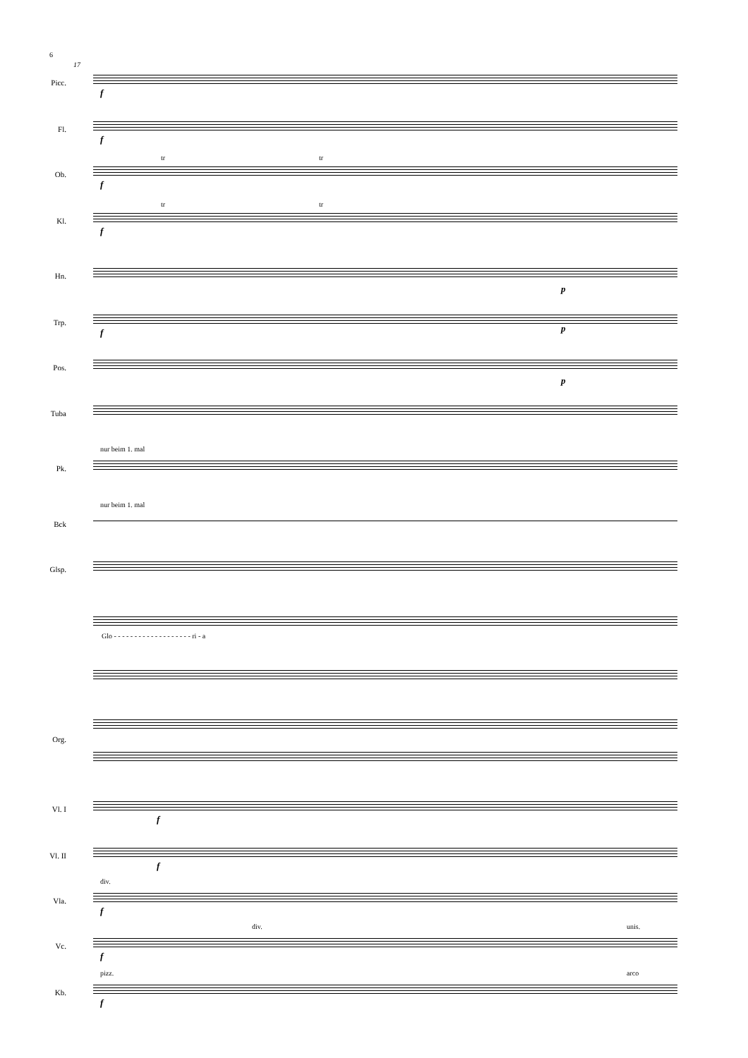6
17
Picc.
f
Fl.
f
Ob.
f
tr tr
Kl.
f
tr tr
Hn.
p
Trp.
f p
Pos.
p
Tuba
Pk.
nur beim 1. mal
Bck
nur beim 1. mal
Glsp.
Glo - - - - - - - - - - - - - - - - - - - ri - a
Org.
Vl. I
f
Vl. II
f
Vla.
div.
f
Vc.
div. unis.
f
Kb.
pizz. arco
f